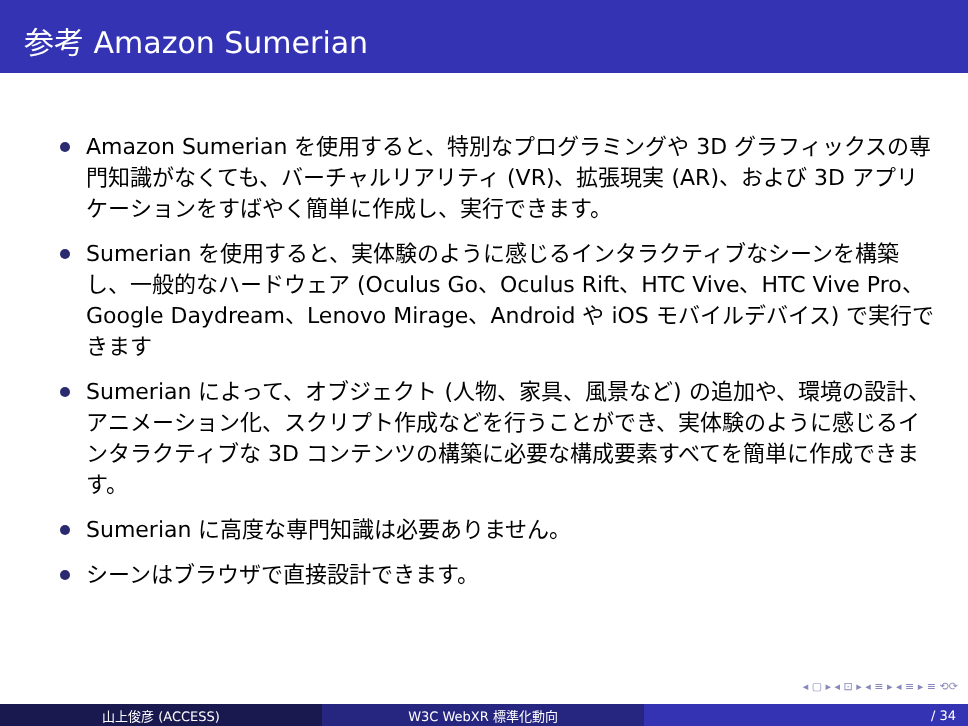参考 Amazon Sumerian
Amazon Sumerian を使用すると、特別なプログラミングや 3D グラフィックスの専門知識がなくても、バーチャルリアリティ (VR)、拡張現実 (AR)、および 3D アプリケーションをすばやく簡単に作成し、実行できます。
Sumerian を使用すると、実体験のように感じるインタラクティブなシーンを構築し、一般的なハードウェア (Oculus Go、Oculus Rift、HTC Vive、HTC Vive Pro、Google Daydream、Lenovo Mirage、Android や iOS モバイルデバイス) で実行できます
Sumerian によって、オブジェクト (人物、家具、風景など) の追加や、環境の設計、アニメーション化、スクリプト作成などを行うことができ、実体験のように感じるインタラクティブな 3D コンテンツの構築に必要な構成要素すべてを簡単に作成できます。
Sumerian に高度な専門知識は必要ありません。
シーンはブラウザで直接設計できます。
◂ ▢ ▸ ◂ ⊡ ▸ ◂ ≡ ▸ ◂ ≡ ▸ ≡ ⟲⟳
山上俊彦 (ACCESS) W3C WebXR 標準化動向 / 34